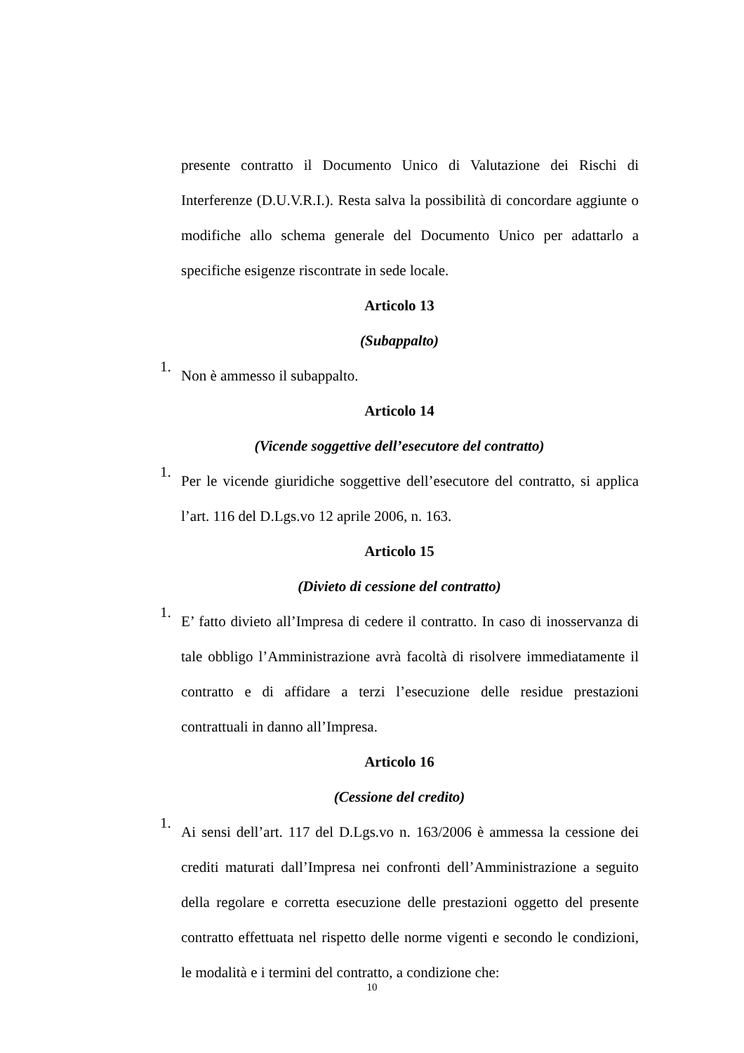presente contratto il Documento Unico di Valutazione dei Rischi di Interferenze (D.U.V.R.I.). Resta salva la possibilità di concordare aggiunte o modifiche allo schema generale del Documento Unico per adattarlo a specifiche esigenze riscontrate in sede locale.
Articolo 13
(Subappalto)
1. Non è ammesso il subappalto.
Articolo 14
(Vicende soggettive dell’esecutore del contratto)
1. Per le vicende giuridiche soggettive dell’esecutore del contratto, si applica l’art. 116 del D.Lgs.vo 12 aprile 2006, n. 163.
Articolo 15
(Divieto di cessione del contratto)
1. E’ fatto divieto all’Impresa di cedere il contratto. In caso di inosservanza di tale obbligo l’Amministrazione avrà facoltà di risolvere immediatamente il contratto e di affidare a terzi l’esecuzione delle residue prestazioni contrattuali in danno all’Impresa.
Articolo 16
(Cessione del credito)
1. Ai sensi dell’art. 117 del D.Lgs.vo n. 163/2006 è ammessa la cessione dei crediti maturati dall’Impresa nei confronti dell’Amministrazione a seguito della regolare e corretta esecuzione delle prestazioni oggetto del presente contratto effettuata nel rispetto delle norme vigenti e secondo le condizioni, le modalità e i termini del contratto, a condizione che:
10